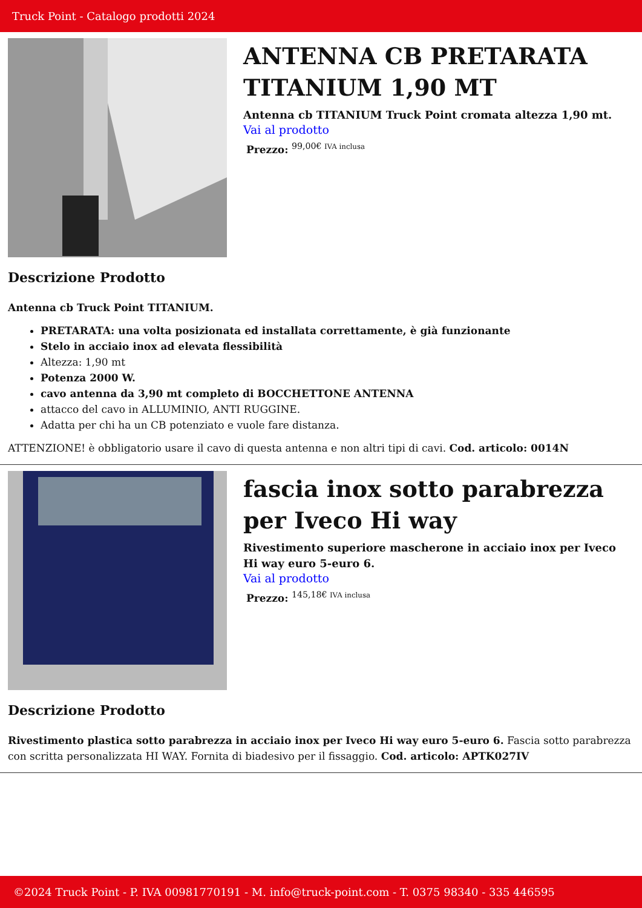Truck Point - Catalogo prodotti 2024
ANTENNA CB PRETARATA TITANIUM 1,90 MT
Antenna cb TITANIUM Truck Point cromata altezza 1,90 mt.
Vai al prodotto
Prezzo: <sup>99,00€ IVA inclusa</sup>
Descrizione Prodotto
Antenna cb Truck Point TITANIUM.
PRETARATA: una volta posizionata ed installata correttamente, è già funzionante
Stelo in acciaio inox ad elevata flessibilità
Altezza: 1,90 mt
Potenza 2000 W.
cavo antenna da 3,90 mt completo di BOCCHETTONE ANTENNA
attacco del cavo in ALLUMINIO, ANTI RUGGINE.
Adatta per chi ha un CB potenziato e vuole fare distanza.
ATTENZIONE! è obbligatorio usare il cavo di questa antenna e non altri tipi di cavi. Cod. articolo: 0014N
fascia inox sotto parabrezza per Iveco Hi way
Rivestimento superiore mascherone in acciaio inox per Iveco Hi way euro 5-euro 6.
Vai al prodotto
Prezzo: <sup>145,18€ IVA inclusa</sup>
Descrizione Prodotto
Rivestimento plastica sotto parabrezza in acciaio inox per Iveco Hi way euro 5-euro 6. Fascia sotto parabrezza con scritta personalizzata HI WAY. Fornita di biadesivo per il fissaggio. Cod. articolo: APTK027IV
©2024 Truck Point - P. IVA 00981770191 - M. info@truck-point.com - T. 0375 98340 - 335 446595